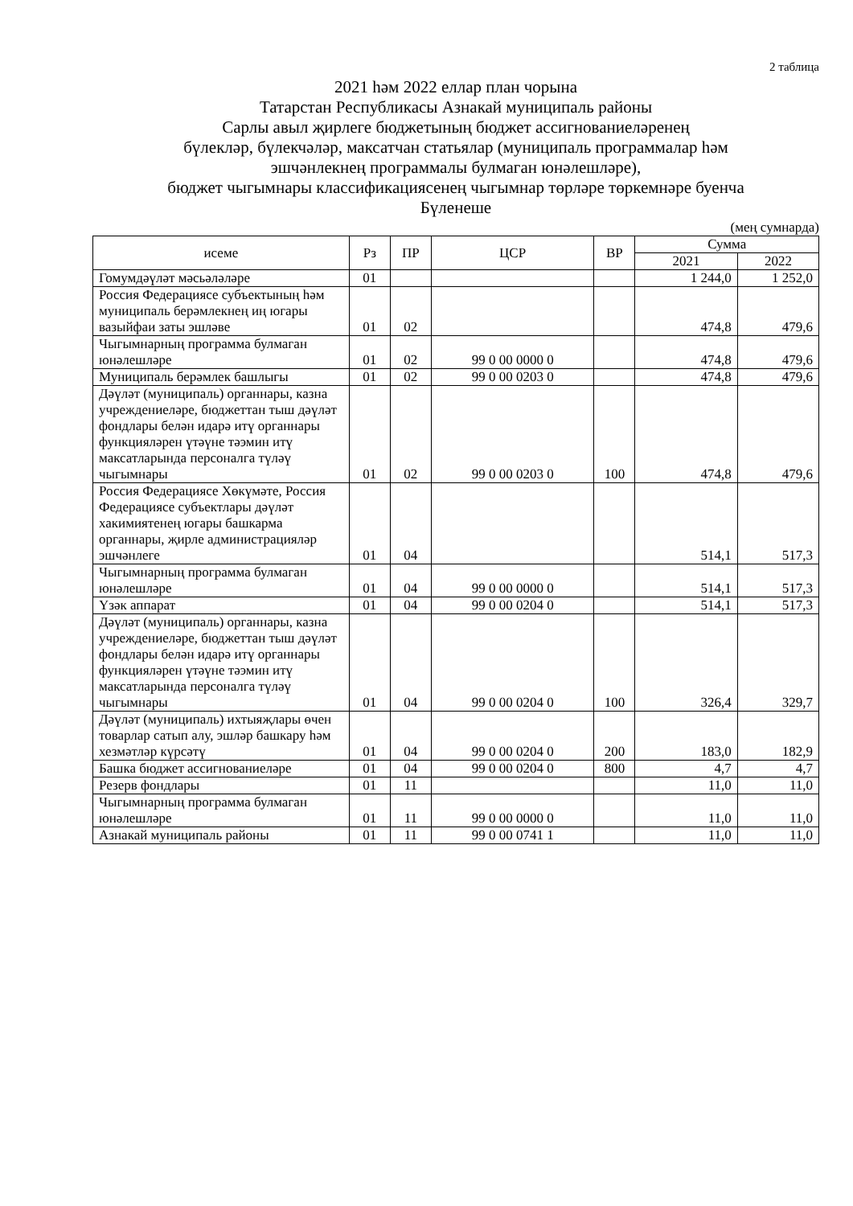2 таблица
2021 һәм 2022 еллар план чорына
Татарстан Республикасы Азнакай муниципаль районы
Сарлы авыл җирлеге бюджетының бюджет ассигнованиеләренең
бүлекләр, бүлекчәләр, максатчан статьялар (муниципаль программалар һәм
эшчәнлекнең программалы булмаган юнәлешләре),
бюджет чыгымнары классификациясенең чыгымнар төрләре төркемнәре буенча
Бүленеше
(мең сумнарда)
| исеме | Рз | ПР | ЦСР | ВР | Сумма | |
| --- | --- | --- | --- | --- | --- | --- |
| | | | | | 2021 | 2022 |
| Гомумдәүләт мәсьәләләре | 01 | | | | 1 244,0 | 1 252,0 |
| Россия Федерациясе субъектының һәм муниципаль берәмлекнең иң югары вазыйфаи заты эшләве | 01 | 02 | | | 474,8 | 479,6 |
| Чыгымнарның программа булмаган юнәлешләре | 01 | 02 | 99 0 00 0000 0 | | 474,8 | 479,6 |
| Муниципаль берәмлек башлыгы | 01 | 02 | 99 0 00 0203 0 | | 474,8 | 479,6 |
| Дәүләт (муниципаль) органнары, казна учреждениеләре, бюджеттан тыш дәүләт фондлары белән идарә итү органнары функцияләрен үтәүне тәэмин итү максатларында персоналга түләү чыгымнары | 01 | 02 | 99 0 00 0203 0 | 100 | 474,8 | 479,6 |
| Россия Федерациясе Хөкүмәте, Россия Федерациясе субъектлары дәүләт хакимиятенең югары башкарма органнары, җирле администрацияләр эшчәнлеге | 01 | 04 | | | 514,1 | 517,3 |
| Чыгымнарның программа булмаган юнәлешләре | 01 | 04 | 99 0 00 0000 0 | | 514,1 | 517,3 |
| Үзәк аппарат | 01 | 04 | 99 0 00 0204 0 | | 514,1 | 517,3 |
| Дәүләт (муниципаль) органнары, казна учреждениеләре, бюджеттан тыш дәүләт фондлары белән идарә итү органнары функцияләрен үтәүне тәэмин итү максатларында персоналга түләү чыгымнары | 01 | 04 | 99 0 00 0204 0 | 100 | 326,4 | 329,7 |
| Дәүләт (муниципаль) ихтыяҗлары өчен товарлар сатып алу, эшләр башкару һәм хезмәтләр күрсәтү | 01 | 04 | 99 0 00 0204 0 | 200 | 183,0 | 182,9 |
| Башка бюджет ассигнованиеләре | 01 | 04 | 99 0 00 0204 0 | 800 | 4,7 | 4,7 |
| Резерв фондлары | 01 | 11 | | | 11,0 | 11,0 |
| Чыгымнарның программа булмаган юнәлешләре | 01 | 11 | 99 0 00 0000 0 | | 11,0 | 11,0 |
| Азнакай муниципаль районы | 01 | 11 | 99 0 00 0741 1 | | 11,0 | 11,0 |